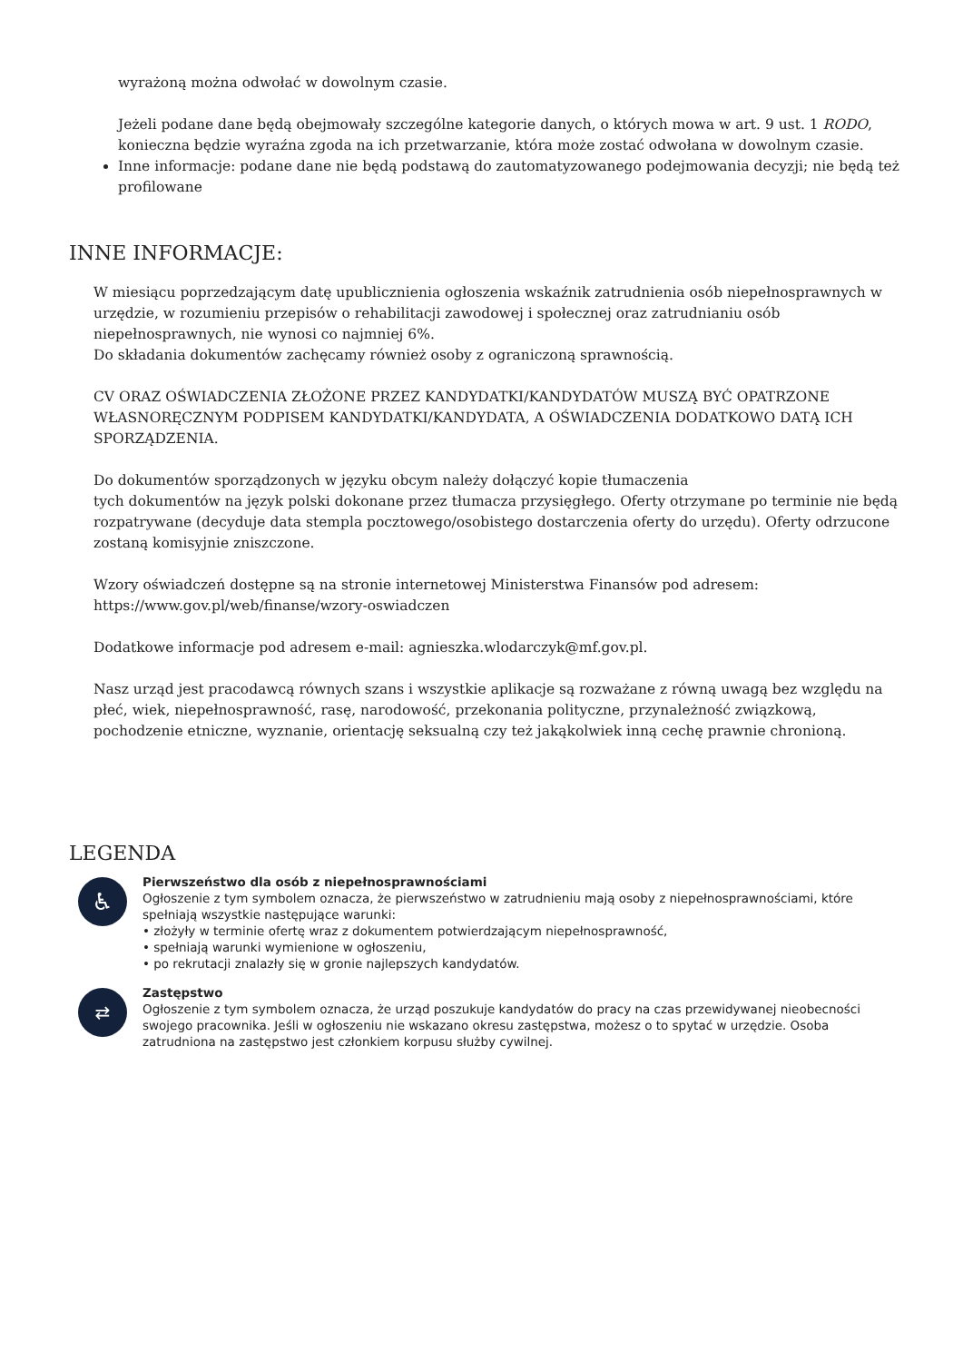wyrażoną można odwołać w dowolnym czasie.
Jeżeli podane dane będą obejmowały szczególne kategorie danych, o których mowa w art. 9 ust. 1 RODO, konieczna będzie wyraźna zgoda na ich przetwarzanie, która może zostać odwołana w dowolnym czasie.
Inne informacje: podane dane nie będą podstawą do zautomatyzowanego podejmowania decyzji; nie będą też profilowane
INNE INFORMACJE:
W miesiącu poprzedzającym datę upublicznienia ogłoszenia wskaźnik zatrudnienia osób niepełnosprawnych w urzędzie, w rozumieniu przepisów o rehabilitacji zawodowej i społecznej oraz zatrudnianiu osób niepełnosprawnych, nie wynosi co najmniej 6%.
Do składania dokumentów zachęcamy również osoby z ograniczoną sprawnością.
CV ORAZ OŚWIADCZENIA ZŁOŻONE PRZEZ KANDYDATKI/KANDYDATÓW MUSZĄ BYĆ OPATRZONE WŁASNORĘCZNYM PODPISEM KANDYDATKI/KANDYDATA, A OŚWIADCZENIA DODATKOWO DATĄ ICH SPORZĄDZENIA.
Do dokumentów sporządzonych w języku obcym należy dołączyć kopie tłumaczenia
tych dokumentów na język polski dokonane przez tłumacza przysięgłego. Oferty otrzymane po terminie nie będą rozpatrywane (decyduje data stempla pocztowego/osobistego dostarczenia oferty do urzędu). Oferty odrzucone zostaną komisyjnie zniszczone.
Wzory oświadczeń dostępne są na stronie internetowej Ministerstwa Finansów pod adresem: https://www.gov.pl/web/finanse/wzory-oswiadczen
Dodatkowe informacje pod adresem e-mail: agnieszka.wlodarczyk@mf.gov.pl.
Nasz urząd jest pracodawcą równych szans i wszystkie aplikacje są rozważane z równą uwagą bez względu na płeć, wiek, niepełnosprawność, rasę, narodowość, przekonania polityczne, przynależność związkową, pochodzenie etniczne, wyznanie, orientację seksualną czy też jakąkolwiek inną cechę prawnie chronioną.
LEGENDA
♿
Pierwszeństwo dla osób z niepełnosprawnościami
Ogłoszenie z tym symbolem oznacza, że pierwszeństwo w zatrudnieniu mają osoby z niepełnosprawnościami, które spełniają wszystkie następujące warunki:
• złożyły w terminie ofertę wraz z dokumentem potwierdzającym niepełnosprawność,
• spełniają warunki wymienione w ogłoszeniu,
• po rekrutacji znalazły się w gronie najlepszych kandydatów.
⇄
Zastępstwo
Ogłoszenie z tym symbolem oznacza, że urząd poszukuje kandydatów do pracy na czas przewidywanej nieobecności swojego pracownika. Jeśli w ogłoszeniu nie wskazano okresu zastępstwa, możesz o to spytać w urzędzie. Osoba zatrudniona na zastępstwo jest członkiem korpusu służby cywilnej.